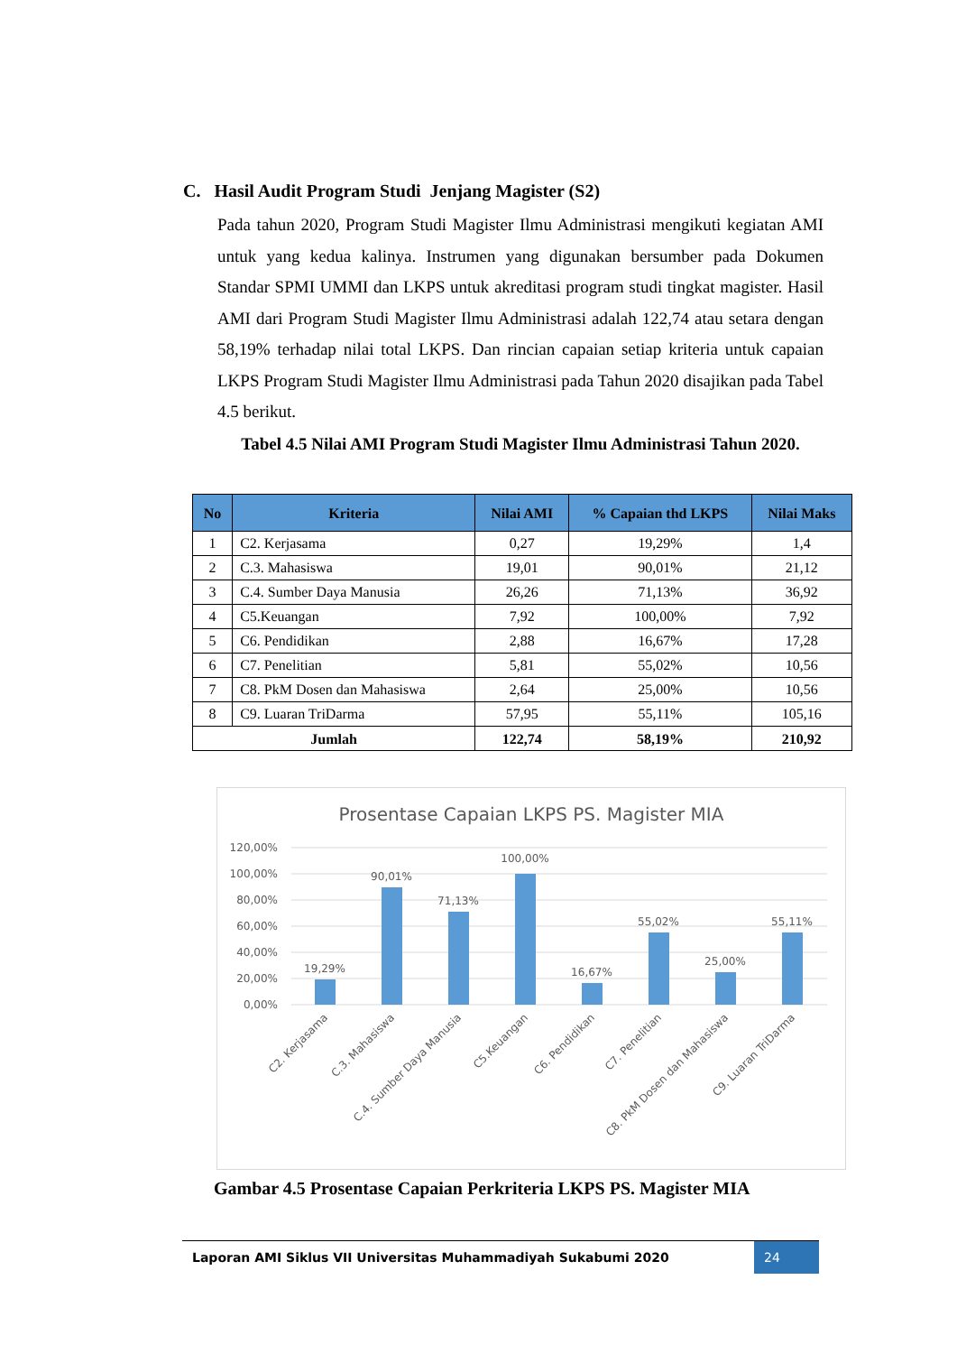C. Hasil Audit Program Studi Jenjang Magister (S2)
Pada tahun 2020, Program Studi Magister Ilmu Administrasi mengikuti kegiatan AMI untuk yang kedua kalinya. Instrumen yang digunakan bersumber pada Dokumen Standar SPMI UMMI dan LKPS untuk akreditasi program studi tingkat magister. Hasil AMI dari Program Studi Magister Ilmu Administrasi adalah 122,74 atau setara dengan 58,19% terhadap nilai total LKPS. Dan rincian capaian setiap kriteria untuk capaian LKPS Program Studi Magister Ilmu Administrasi pada Tahun 2020 disajikan pada Tabel 4.5 berikut.
Tabel 4.5 Nilai AMI Program Studi Magister Ilmu Administrasi Tahun 2020.
| No | Kriteria | Nilai AMI | % Capaian thd LKPS | Nilai Maks |
| --- | --- | --- | --- | --- |
| 1 | C2. Kerjasama | 0,27 | 19,29% | 1,4 |
| 2 | C.3. Mahasiswa | 19,01 | 90,01% | 21,12 |
| 3 | C.4. Sumber Daya Manusia | 26,26 | 71,13% | 36,92 |
| 4 | C5.Keuangan | 7,92 | 100,00% | 7,92 |
| 5 | C6. Pendidikan | 2,88 | 16,67% | 17,28 |
| 6 | C7. Penelitian | 5,81 | 55,02% | 10,56 |
| 7 | C8. PkM Dosen dan Mahasiswa | 2,64 | 25,00% | 10,56 |
| 8 | C9. Luaran TriDarma | 57,95 | 55,11% | 105,16 |
| Jumlah | | 122,74 | 58,19% | 210,92 |
Prosentase Capaian LKPS PS. Magister MIA
120,00%
100,00%
80,00%
60,00%
40,00%
20,00%
0,00%
19,29%
90,01%
71,13%
100,00%
16,67%
55,02%
25,00%
55,11%
C2. Kerjasama
C.3. Mahasiswa
C.4. Sumber Daya Manusia
C5.Keuangan
C6. Pendidikan
C7. Penelitian
C8. PkM Dosen dan Mahasiswa
C9. Luaran TriDarma
Gambar 4.5 Prosentase Capaian Perkriteria LKPS PS. Magister MIA
Laporan AMI Siklus VII Universitas Muhammadiyah Sukabumi 2020 24